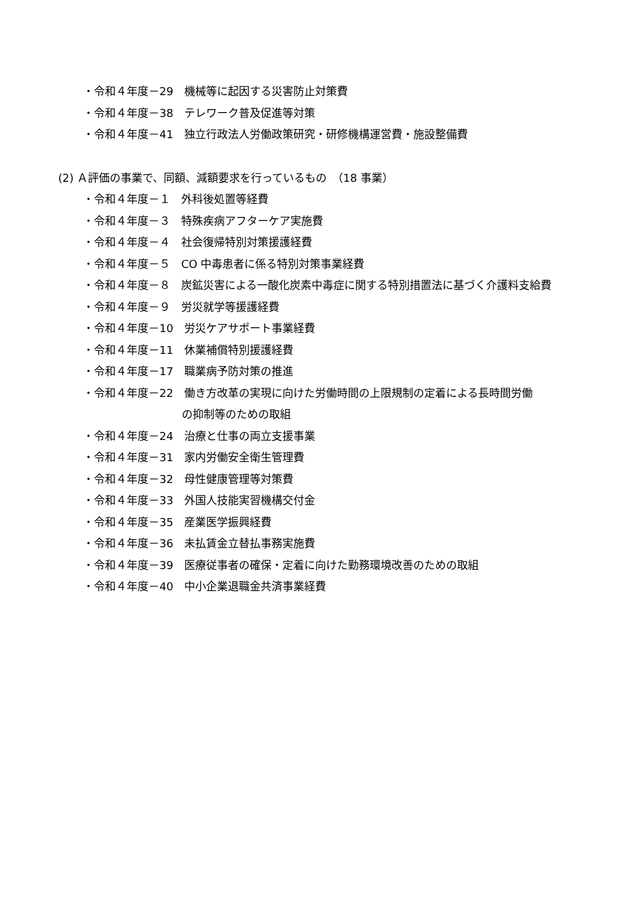・令和４年度－29　機械等に起因する災害防止対策費
・令和４年度－38　テレワーク普及促進等対策
・令和４年度－41　独立行政法人労働政策研究・研修機構運営費・施設整備費
(2) Ａ評価の事業で、同額、減額要求を行っているもの　（18 事業）
・令和４年度－１　外科後処置等経費
・令和４年度－３　特殊疾病アフターケア実施費
・令和４年度－４　社会復帰特別対策援護経費
・令和４年度－５　CO 中毒患者に係る特別対策事業経費
・令和４年度－８　炭鉱災害による一酸化炭素中毒症に関する特別措置法に基づく介護料支給費
・令和４年度－９　労災就学等援護経費
・令和４年度－10　労災ケアサポート事業経費
・令和４年度－11　休業補償特別援護経費
・令和４年度－17　職業病予防対策の推進
・令和４年度－22　働き方改革の実現に向けた労働時間の上限規制の定着による長時間労働
の抑制等のための取組
・令和４年度－24　治療と仕事の両立支援事業
・令和４年度－31　家内労働安全衛生管理費
・令和４年度－32　母性健康管理等対策費
・令和４年度－33　外国人技能実習機構交付金
・令和４年度－35　産業医学振興経費
・令和４年度－36　未払賃金立替払事務実施費
・令和４年度－39　医療従事者の確保・定着に向けた勤務環境改善のための取組
・令和４年度－40　中小企業退職金共済事業経費